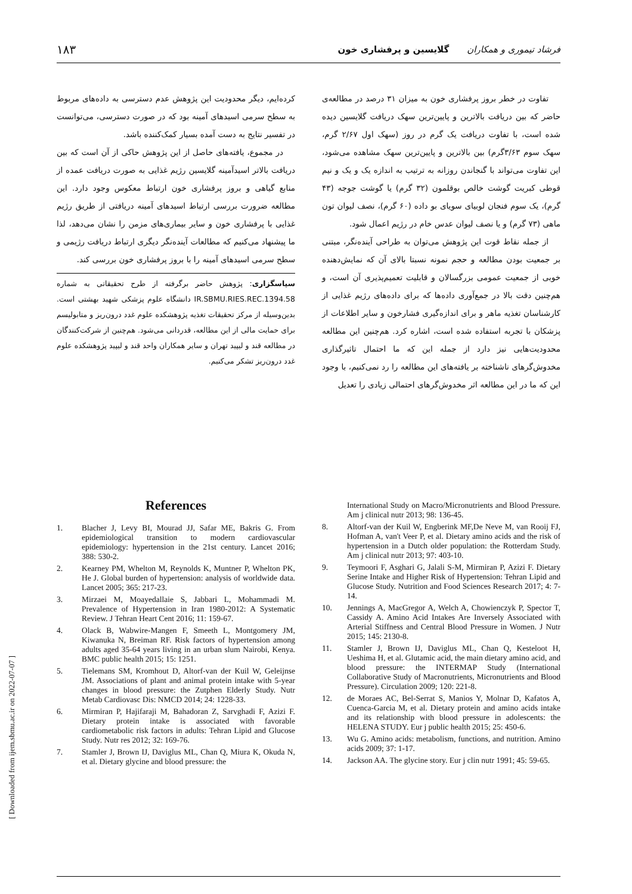فرشاد تیموری و همکاران گلایسین و پرفشاری خون ۱۸۳
تفاوت در خطر بروز پرفشاری خون به میزان ۳۱ درصد در مطالعه‌ی حاضر که بین دریافت بالاترین و پایین‌ترین سهک دریافت گلایسین دیده شده است، با تفاوت دریافت یک گرم در روز (سهک اول ۲/۶۷ گرم، سهک سوم ۳/۶۳گرم) بین بالاترین و پایین‌ترین سهک مشاهده می‌شود، این تفاوت می‌تواند با گنجاندن روزانه به ترتیب به اندازه یک و یک و نیم قوطی کبریت گوشت خالص بوقلمون (۳۲ گرم) یا گوشت جوجه (۴۳ گرم)، یک سوم فنجان لوبیای سویای بو داده (۶۰ گرم)، نصف لیوان تون ماهی (۷۳ گرم) و یا نصف لیوان عدس خام در رژیم اعمال شود.
از جمله نقاط قوت این پژوهش می‌توان به طراحی آینده‌نگر، مبتنی بر جمعیت بودن مطالعه و حجم نمونه نسبتا بالای آن که نمایش‌دهنده خوبی از جمعیت عمومی بزرگسالان و قابلیت تعمیم‌پذیری آن است، و هم‌چنین دقت بالا در جمع‌آوری داده‌ها که برای داده‌های رژیم غذایی از کارشناسان تغذیه ماهر و برای اندازه‌گیری فشارخون و سایر اطلاعات از پزشکان با تجربه استفاده شده است، اشاره کرد. هم‌چنین این مطالعه محدودیت‌هایی نیز دارد از جمله این که ما احتمال تاثیرگذاری مخدوش‌گرهای ناشناخته بر یافته‌های این مطالعه را رد نمی‌کنیم، با وجود این که ما در این مطالعه اثر مخدوش‌گرهای احتمالی زیادی را تعدیل
کرده‌ایم، دیگر محدودیت این پژوهش عدم دسترسی به داده‌های مربوط به سطح سرمی اسیدهای آمینه بود که در صورت دسترسی، می‌توانست در تفسیر نتایج به دست آمده بسیار کمک‌کننده باشد.
در مجموع، یافته‌های حاصل از این پژوهش حاکی از آن است که بین دریافت بالاتر اسیدآمینه گلایسین رژیم غذایی به صورت دریافت عمده از منابع گیاهی و بروز پرفشاری خون ارتباط معکوس وجود دارد. این مطالعه ضرورت بررسی ارتباط اسیدهای آمینه دریافتی از طریق رژیم غذایی با پرفشاری خون و سایر بیماری‌های مزمن را نشان می‌دهد، لذا ما پیشنهاد می‌کنیم که مطالعات آینده‌نگر دیگری ارتباط دریافت رژیمی و سطح سرمی اسیدهای آمینه را با بروز پرفشاری خون بررسی کند.
سپاسگزاری: پژوهش حاضر برگرفته از طرح تحقیقاتی به شماره IR.SBMU.RIES.REC.1394.58 دانشگاه علوم پزشکی شهید بهشتی است. بدین‌وسیله از مرکز تحقیقات تغذیه پژوهشکده علوم غدد درون‌ریز و متابولیسم برای حمایت مالی از این مطالعه، قدردانی می‌شود. هم‌چنین از شرکت‌کنندگان در مطالعه قند و لیپید تهران و سایر همکاران واحد قند و لیپید پژوهشکده علوم غدد درون‌ریز تشکر می‌کنیم.
References
1. Blacher J, Levy BI, Mourad JJ, Safar ME, Bakris G. From epidemiological transition to modern cardiovascular epidemiology: hypertension in the 21st century. Lancet 2016; 388: 530-2.
2. Kearney PM, Whelton M, Reynolds K, Muntner P, Whelton PK, He J. Global burden of hypertension: analysis of worldwide data. Lancet 2005; 365: 217-23.
3. Mirzaei M, Moayedallaie S, Jabbari L, Mohammadi M. Prevalence of Hypertension in Iran 1980-2012: A Systematic Review. J Tehran Heart Cent 2016; 11: 159-67.
4. Olack B, Wabwire-Mangen F, Smeeth L, Montgomery JM, Kiwanuka N, Breiman RF. Risk factors of hypertension among adults aged 35-64 years living in an urban slum Nairobi, Kenya. BMC public health 2015; 15: 1251.
5. Tielemans SM, Kromhout D, Altorf-van der Kuil W, Geleijnse JM. Associations of plant and animal protein intake with 5-year changes in blood pressure: the Zutphen Elderly Study. Nutr Metab Cardiovasc Dis: NMCD 2014; 24: 1228-33.
6. Mirmiran P, Hajifaraji M, Bahadoran Z, Sarvghadi F, Azizi F. Dietary protein intake is associated with favorable cardiometabolic risk factors in adults: Tehran Lipid and Glucose Study. Nutr res 2012; 32: 169-76.
7. Stamler J, Brown IJ, Daviglus ML, Chan Q, Miura K, Okuda N, et al. Dietary glycine and blood pressure: the
International Study on Macro/Micronutrients and Blood Pressure. Am j clinical nutr 2013; 98: 136-45.
8. Altorf-van der Kuil W, Engberink MF,De Neve M, van Rooij FJ, Hofman A, van't Veer P, et al. Dietary amino acids and the risk of hypertension in a Dutch older population: the Rotterdam Study. Am j clinical nutr 2013; 97: 403-10.
9. Teymoori F, Asghari G, Jalali S-M, Mirmiran P, Azizi F. Dietary Serine Intake and Higher Risk of Hypertension: Tehran Lipid and Glucose Study. Nutrition and Food Sciences Research 2017; 4: 7-14.
10. Jennings A, MacGregor A, Welch A, Chowienczyk P, Spector T, Cassidy A. Amino Acid Intakes Are Inversely Associated with Arterial Stiffness and Central Blood Pressure in Women. J Nutr 2015; 145: 2130-8.
11. Stamler J, Brown IJ, Daviglus ML, Chan Q, Kesteloot H, Ueshima H, et al. Glutamic acid, the main dietary amino acid, and blood pressure: the INTERMAP Study (International Collaborative Study of Macronutrients, Micronutrients and Blood Pressure). Circulation 2009; 120: 221-8.
12. de Moraes AC, Bel-Serrat S, Manios Y, Molnar D, Kafatos A, Cuenca-Garcia M, et al. Dietary protein and amino acids intake and its relationship with blood pressure in adolescents: the HELENA STUDY. Eur j public health 2015; 25: 450-6.
13. Wu G. Amino acids: metabolism, functions, and nutrition. Amino acids 2009; 37: 1-17.
14. Jackson AA. The glycine story. Eur j clin nutr 1991; 45: 59-65.
[ Downloaded from ijem.sbmu.ac.ir on 2022-07-07 ]